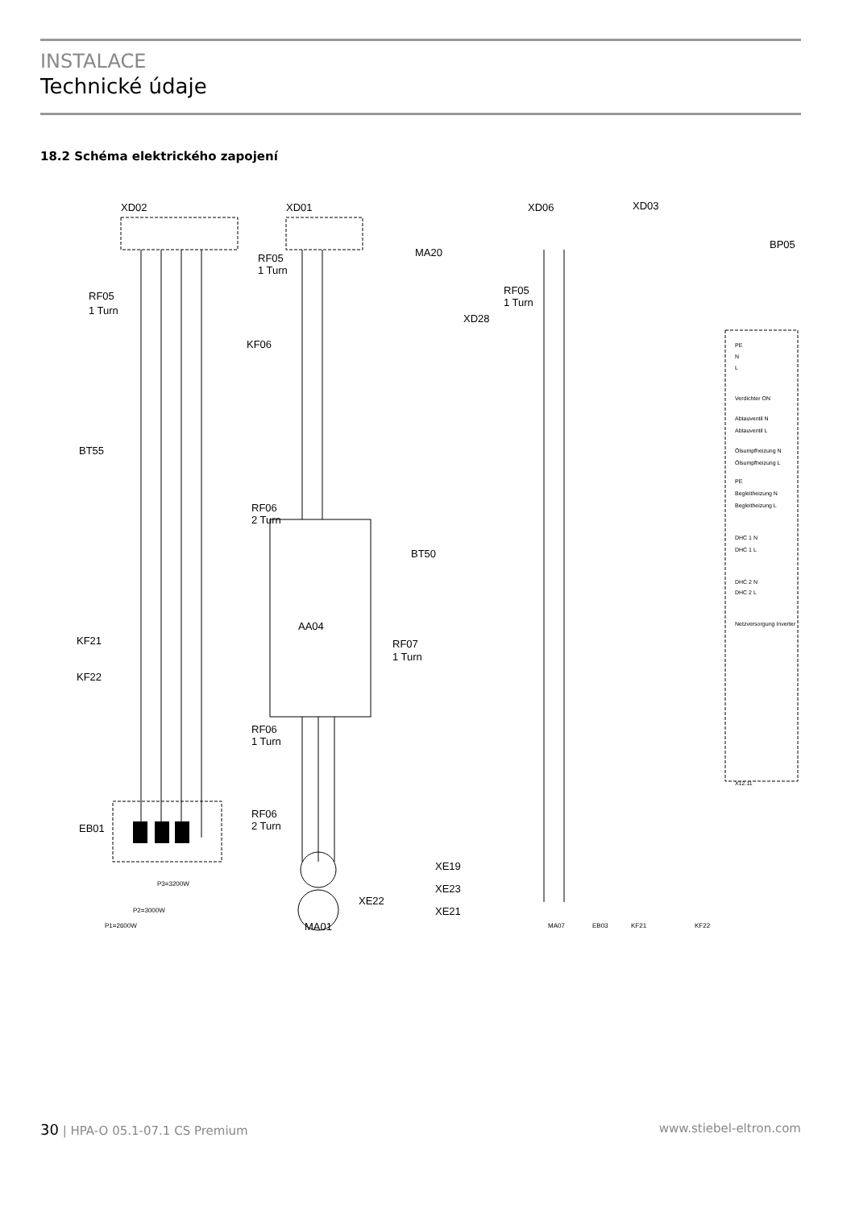INSTALACE
Technické údaje
18.2 Schéma elektrického zapojení
XD02
XD01
XD06
XD03
MA20
RF05
1 Turn
RF05
1 Turn
KF06
XD28
RF05
1 Turn
BP05
BT55
RF06
2 Turn
BT50
AA04
RF07
1 Turn
KF21
KF22
RF06
1 Turn
EB01
RF06
2 Turn
XE19
XE23
XE21
XE22
MA01
P1=2600W
P2=3000W
P3=3200W
MA07
EB03
KF21
KF22
PE
N
L
Verdichter ON
Abtauventil N
Abtauventil L
Ölsumpfheizung N
Ölsumpfheizung L
PE
Begleitheizung N
Begleitheizung L
DHC 1 N
DHC 1 L
DHC 2 N
DHC 2 L
Netzversorgung Inverter
X12.11
30 | HPA-O 05.1-07.1 CS Premium www.stiebel-eltron.com